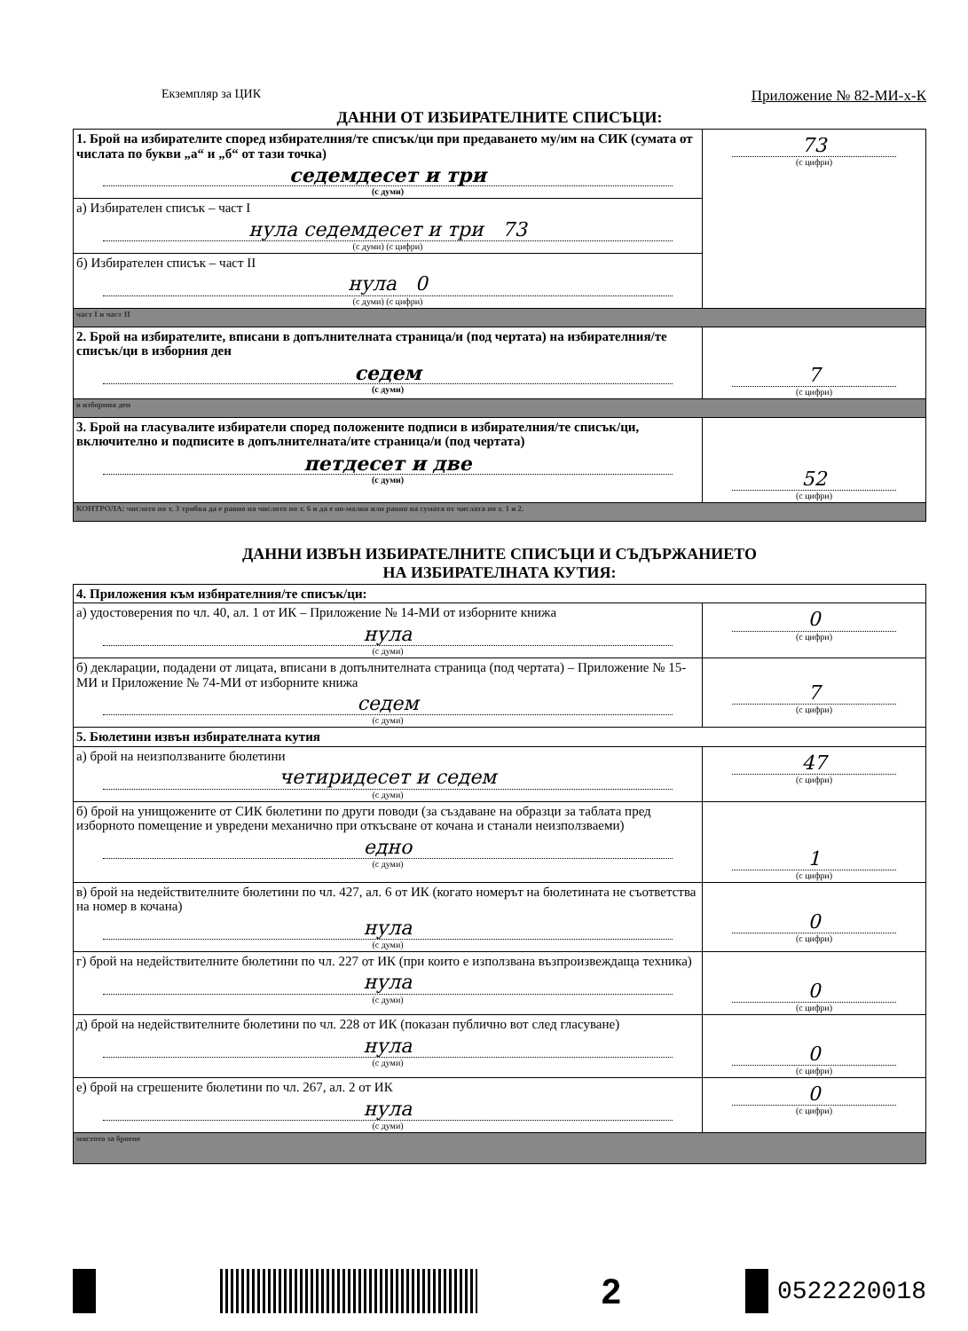Екземпляр за ЦИК Приложение № 82-МИ-х-К
ДАННИ ОТ ИЗБИРАТЕЛНИТЕ СПИСЪЦИ:
| 1. Брой на избирателите според избирателния/те списък/ци при предаването му/им на СИК (сумата от числата по букви „а“ и „б“ от тази точка) седемдесет и три (с думи) | 73 (с цифри) |
| а) Избирателен списък – част I нула седемдесет и три 73 (с думи) (с цифри) | |
| б) Избирателен списък – част II нула 0 (с думи) (с цифри) | |
| част I и част II | |
| 2. Брой на избирателите, вписани в допълнителната страница/и (под чертата) на избирателния/те списък/ци в изборния ден седем (с думи) | 7 (с цифри) |
| в изборния ден | |
| 3. Брой на гласувалите избиратели според положените подписи в избирателния/те списък/ци, включително и подписите в допълнителната/ите страница/и (под чертата) петдесет и две (с думи) | 52 (с цифри) |
| КОНТРОЛА: числото по т. 3 трябва да е равно на числото по т. 6 и да е по-малко или равно на сумата от числата по т. 1 и 2. | |
ДАННИ ИЗВЪН ИЗБИРАТЕЛНИТЕ СПИСЪЦИ И СЪДЪРЖАНИЕТО
НА ИЗБИРАТЕЛНАТА КУТИЯ:
| 4. Приложения към избирателния/те списък/ци: | |
| а) удостоверения по чл. 40, ал. 1 от ИК – Приложение № 14-МИ от изборните книжа нула (с думи) | 0 (с цифри) |
| б) декларации, подадени от лицата, вписани в допълнителната страница (под чертата) – Приложение № 15-МИ и Приложение № 74-МИ от изборните книжа седем (с думи) | 7 (с цифри) |
| 5. Бюлетини извън избирателната кутия | |
| а) брой на неизползваните бюлетини четиридесет и седем (с думи) | 47 (с цифри) |
| б) брой на унищожените от СИК бюлетини по други поводи (за създаване на образци за таблата пред изборното помещение и увредени механично при откъсване от кочана и станали неизползваеми) едно (с думи) | 1 (с цифри) |
| в) брой на недействителните бюлетини по чл. 427, ал. 6 от ИК (когато номерът на бюлетината не съответства на номер в кочана) нула (с думи) | 0 (с цифри) |
| г) брой на недействителните бюлетини по чл. 227 от ИК (при които е използвана възпроизвеждаща техника) нула (с думи) | 0 (с цифри) |
| д) брой на недействителните бюлетини по чл. 228 от ИК (показан публично вот след гласуване) нула (с думи) | 0 (с цифри) |
| е) брой на сгрешените бюлетини по чл. 267, ал. 2 от ИК нула (с думи) | 0 (с цифри) |
| мястото за броене | |
2
0522220018